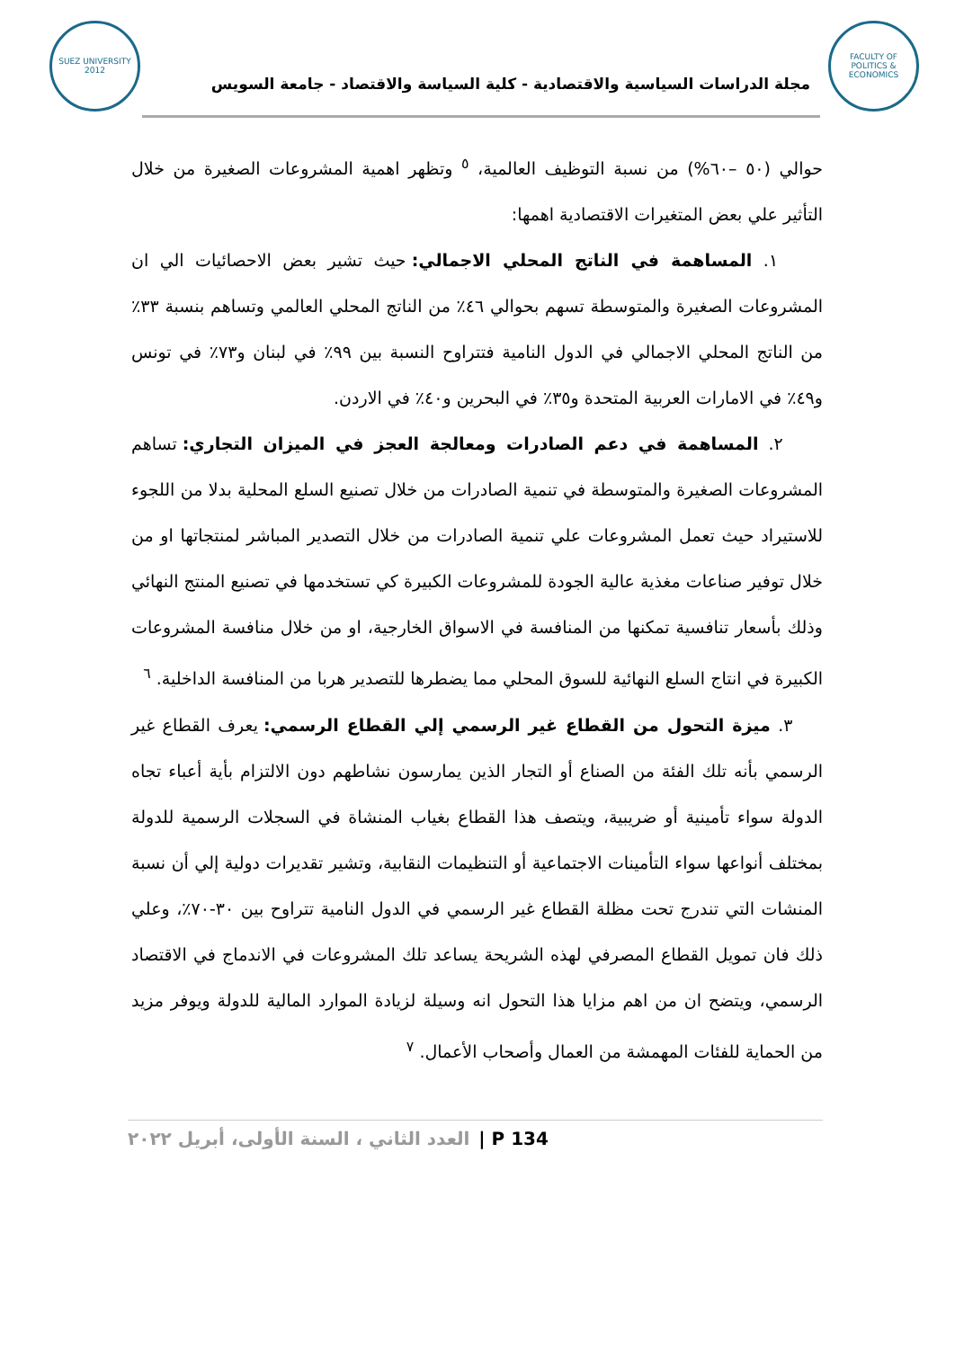SUEZ UNIVERSITY 2012
مجلة الدراسات السياسية والاقتصادية - كلية السياسة والاقتصاد - جامعة السويس
FACULTY OF POLITICS & ECONOMICS
حوالي (٥٠ –٦٠%) من نسبة التوظيف العالمية، <sup>٥</sup> وتظهر اهمية المشروعات الصغيرة من خلال التأثير علي بعض المتغيرات الاقتصادية اهمها:
١. المساهمة في الناتج المحلي الاجمالي: حيث تشير بعض الاحصائيات الي ان المشروعات الصغيرة والمتوسطة تسهم بحوالي ٤٦٪ من الناتج المحلي العالمي وتساهم بنسبة ٣٣٪ من الناتج المحلي الاجمالي في الدول النامية فتتراوح النسبة بين ٩٩٪ في لبنان و٧٣٪ في تونس و٤٩٪ في الامارات العربية المتحدة و٣٥٪ في البحرين و٤٠٪ في الاردن.
٢. المساهمة في دعم الصادرات ومعالجة العجز في الميزان التجاري: تساهم المشروعات الصغيرة والمتوسطة في تنمية الصادرات من خلال تصنيع السلع المحلية بدلا من اللجوء للاستيراد حيث تعمل المشروعات علي تنمية الصادرات من خلال التصدير المباشر لمنتجاتها او من خلال توفير صناعات مغذية عالية الجودة للمشروعات الكبيرة كي تستخدمها في تصنيع المنتج النهائي وذلك بأسعار تنافسية تمكنها من المنافسة في الاسواق الخارجية، او من خلال منافسة المشروعات الكبيرة في انتاج السلع النهائية للسوق المحلي مما يضطرها للتصدير هربا من المنافسة الداخلية. <sup>٦</sup>
٣. ميزة التحول من القطاع غير الرسمي إلي القطاع الرسمي: يعرف القطاع غير الرسمي بأنه تلك الفئة من الصناع أو التجار الذين يمارسون نشاطهم دون الالتزام بأية أعباء تجاه الدولة سواء تأمينية أو ضريبية، ويتصف هذا القطاع بغياب المنشاة في السجلات الرسمية للدولة بمختلف أنواعها سواء التأمينات الاجتماعية أو التنظيمات النقابية، وتشير تقديرات دولية إلي أن نسبة المنشات التي تندرج تحت مظلة القطاع غير الرسمي في الدول النامية تتراوح بين ٣٠-٧٠٪، وعلي ذلك فان تمويل القطاع المصرفي لهذه الشريحة يساعد تلك المشروعات في الاندماج في الاقتصاد الرسمي، ويتضح ان من اهم مزايا هذا التحول انه وسيلة لزيادة الموارد المالية للدولة ويوفر مزيد من الحماية للفئات المهمشة من العمال وأصحاب الأعمال. <sup>٧</sup>
P 134 | العدد الثاني ، السنة الأولى، أبريل ٢٠٢٢